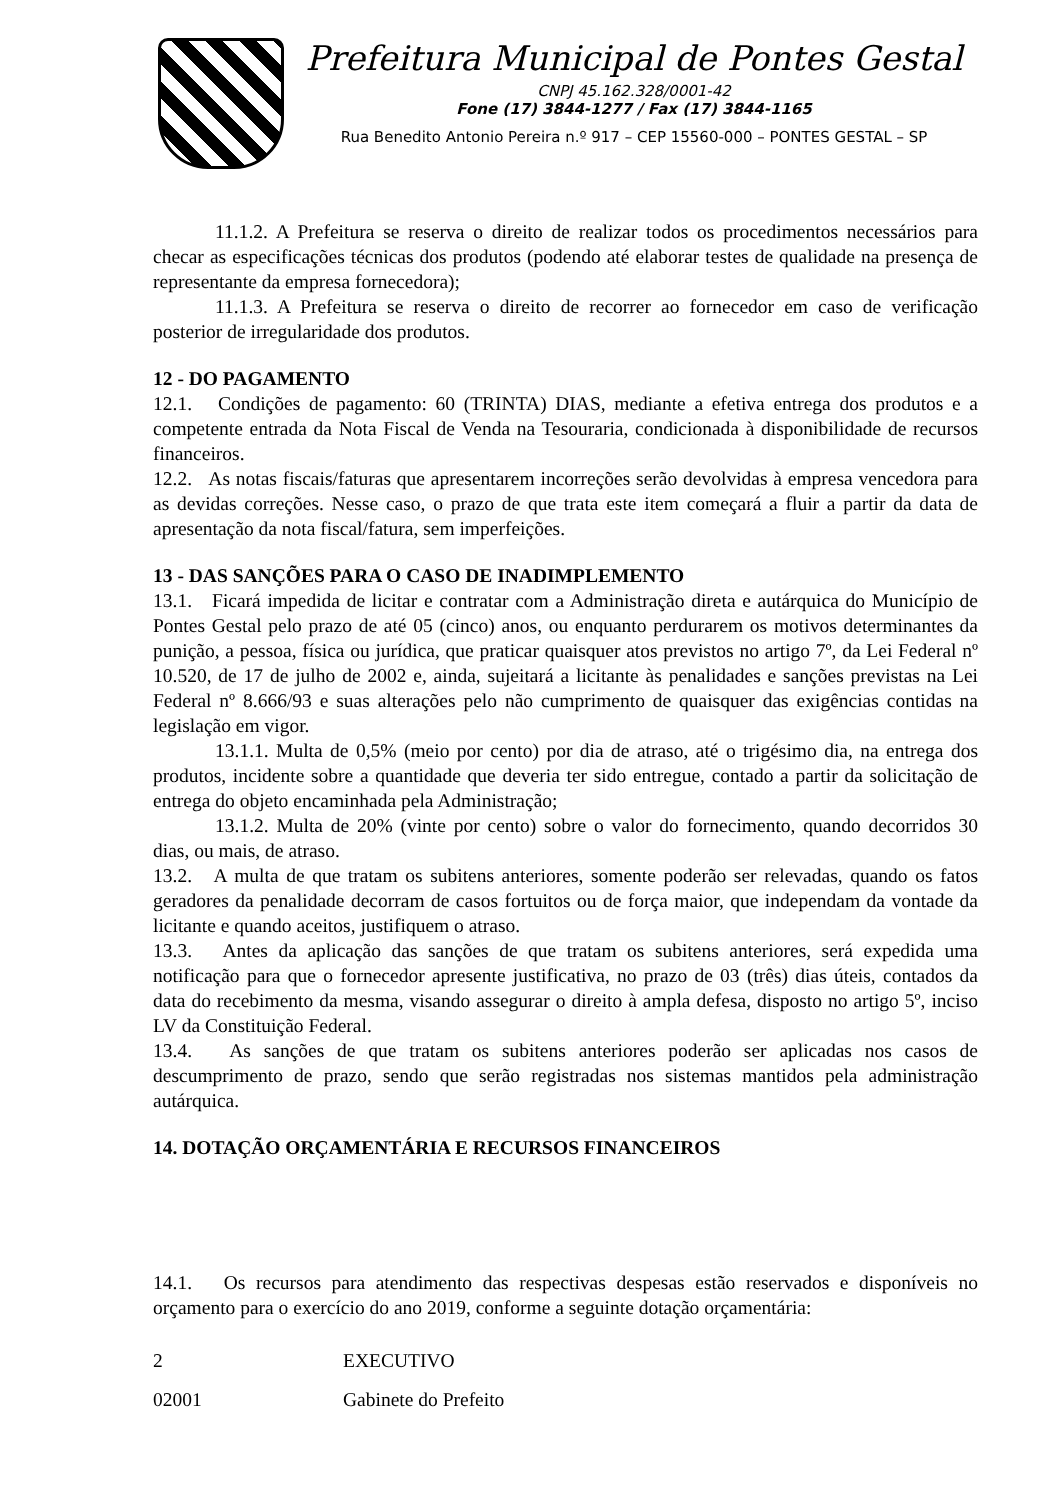Prefeitura Municipal de Pontes Gestal
CNPJ 45.162.328/0001-42
Fone (17) 3844-1277 / Fax (17) 3844-1165
Rua Benedito Antonio Pereira n.º 917 – CEP 15560-000 – PONTES GESTAL – SP
11.1.2. A Prefeitura se reserva o direito de realizar todos os procedimentos necessários para checar as especificações técnicas dos produtos (podendo até elaborar testes de qualidade na presença de representante da empresa fornecedora);
11.1.3. A Prefeitura se reserva o direito de recorrer ao fornecedor em caso de verificação posterior de irregularidade dos produtos.
12 - DO PAGAMENTO
12.1. Condições de pagamento: 60 (TRINTA) DIAS, mediante a efetiva entrega dos produtos e a competente entrada da Nota Fiscal de Venda na Tesouraria, condicionada à disponibilidade de recursos financeiros.
12.2. As notas fiscais/faturas que apresentarem incorreções serão devolvidas à empresa vencedora para as devidas correções. Nesse caso, o prazo de que trata este item começará a fluir a partir da data de apresentação da nota fiscal/fatura, sem imperfeições.
13 - DAS SANÇÕES PARA O CASO DE INADIMPLEMENTO
13.1. Ficará impedida de licitar e contratar com a Administração direta e autárquica do Município de Pontes Gestal pelo prazo de até 05 (cinco) anos, ou enquanto perdurarem os motivos determinantes da punição, a pessoa, física ou jurídica, que praticar quaisquer atos previstos no artigo 7º, da Lei Federal nº 10.520, de 17 de julho de 2002 e, ainda, sujeitará a licitante às penalidades e sanções previstas na Lei Federal nº 8.666/93 e suas alterações pelo não cumprimento de quaisquer das exigências contidas na legislação em vigor.
13.1.1. Multa de 0,5% (meio por cento) por dia de atraso, até o trigésimo dia, na entrega dos produtos, incidente sobre a quantidade que deveria ter sido entregue, contado a partir da solicitação de entrega do objeto encaminhada pela Administração;
13.1.2. Multa de 20% (vinte por cento) sobre o valor do fornecimento, quando decorridos 30 dias, ou mais, de atraso.
13.2. A multa de que tratam os subitens anteriores, somente poderão ser relevadas, quando os fatos geradores da penalidade decorram de casos fortuitos ou de força maior, que independam da vontade da licitante e quando aceitos, justifiquem o atraso.
13.3. Antes da aplicação das sanções de que tratam os subitens anteriores, será expedida uma notificação para que o fornecedor apresente justificativa, no prazo de 03 (três) dias úteis, contados da data do recebimento da mesma, visando assegurar o direito à ampla defesa, disposto no artigo 5º, inciso LV da Constituição Federal.
13.4. As sanções de que tratam os subitens anteriores poderão ser aplicadas nos casos de descumprimento de prazo, sendo que serão registradas nos sistemas mantidos pela administração autárquica.
14. DOTAÇÃO ORÇAMENTÁRIA E RECURSOS FINANCEIROS
14.1. Os recursos para atendimento das respectivas despesas estão reservados e disponíveis no orçamento para o exercício do ano 2019, conforme a seguinte dotação orçamentária:
2 EXECUTIVO
02001 Gabinete do Prefeito